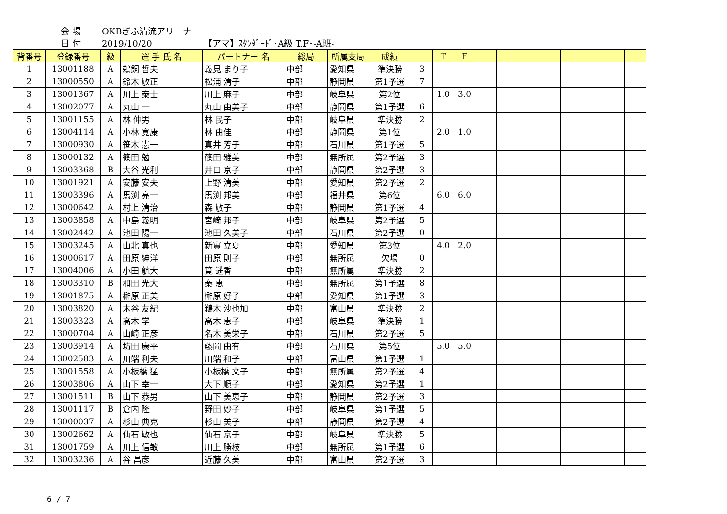会 場 OKBぎふ清流アリーナ
日 付 2019/10/20 【アマ】ｽﾀﾝﾀﾞｰﾄﾞ･A級 T.F･-A班-
| 背番号 | 登録番号 | 級 | 選 手 氏 名 | パートナー 名 | 総局 | 所属支局 | 成績 | | T | F | | | | | | | | |
| --- | --- | --- | --- | --- | --- | --- | --- | --- | --- | --- | --- | --- | --- | --- | --- | --- | --- | --- |
| 1 | 13001188 | A | 鵜飼 哲夫 | 義見 まり子 | 中部 | 愛知県 | 準決勝 | 3 | | | | | | | | | | |
| 2 | 13000550 | A | 鈴木 敏正 | 松浦 清子 | 中部 | 静岡県 | 第1予選 | 7 | | | | | | | | | | |
| 3 | 13001367 | A | 川上 泰士 | 川上 麻子 | 中部 | 岐阜県 | 第2位 | | 1.0 | 3.0 | | | | | | | | |
| 4 | 13002077 | A | 丸山 一 | 丸山 由美子 | 中部 | 静岡県 | 第1予選 | 6 | | | | | | | | | | |
| 5 | 13001155 | A | 林 伸男 | 林 民子 | 中部 | 岐阜県 | 準決勝 | 2 | | | | | | | | | | |
| 6 | 13004114 | A | 小林 寛康 | 林 由佳 | 中部 | 静岡県 | 第1位 | | 2.0 | 1.0 | | | | | | | | |
| 7 | 13000930 | A | 笹木 憲一 | 真井 芳子 | 中部 | 石川県 | 第1予選 | 5 | | | | | | | | | | |
| 8 | 13000132 | A | 篠田 勉 | 篠田 雅美 | 中部 | 無所属 | 第2予選 | 3 | | | | | | | | | | |
| 9 | 13003368 | B | 大谷 光利 | 井口 京子 | 中部 | 静岡県 | 第2予選 | 3 | | | | | | | | | | |
| 10 | 13001921 | A | 安藤 安夫 | 上野 清美 | 中部 | 愛知県 | 第2予選 | 2 | | | | | | | | | | |
| 11 | 13003396 | A | 馬渕 亮一 | 馬渕 邦美 | 中部 | 福井県 | 第6位 | | 6.0 | 6.0 | | | | | | | | |
| 12 | 13000642 | A | 村上 清治 | 森 敏子 | 中部 | 静岡県 | 第1予選 | 4 | | | | | | | | | | |
| 13 | 13003858 | A | 中島 義明 | 宮崎 邦子 | 中部 | 岐阜県 | 第2予選 | 5 | | | | | | | | | | |
| 14 | 13002442 | A | 池田 陽一 | 池田 久美子 | 中部 | 石川県 | 第2予選 | 0 | | | | | | | | | | |
| 15 | 13003245 | A | 山北 真也 | 新實 立夏 | 中部 | 愛知県 | 第3位 | | 4.0 | 2.0 | | | | | | | | |
| 16 | 13000617 | A | 田原 紳洋 | 田原 則子 | 中部 | 無所属 | 欠場 | 0 | | | | | | | | | | |
| 17 | 13004006 | A | 小田 航大 | 筧 遥香 | 中部 | 無所属 | 準決勝 | 2 | | | | | | | | | | |
| 18 | 13003310 | B | 和田 光大 | 秦 恵 | 中部 | 無所属 | 第1予選 | 8 | | | | | | | | | | |
| 19 | 13001875 | A | 榊原 正美 | 榊原 好子 | 中部 | 愛知県 | 第1予選 | 3 | | | | | | | | | | |
| 20 | 13003820 | A | 木谷 友紀 | 鵜木 沙也加 | 中部 | 富山県 | 準決勝 | 2 | | | | | | | | | | |
| 21 | 13003323 | A | 高木 学 | 高木 恵子 | 中部 | 岐阜県 | 準決勝 | 1 | | | | | | | | | | |
| 22 | 13000704 | A | 山崎 正彦 | 名木 美栄子 | 中部 | 石川県 | 第2予選 | 5 | | | | | | | | | | |
| 23 | 13003914 | A | 坊田 康平 | 藤岡 由有 | 中部 | 石川県 | 第5位 | | 5.0 | 5.0 | | | | | | | | |
| 24 | 13002583 | A | 川端 利夫 | 川端 和子 | 中部 | 富山県 | 第1予選 | 1 | | | | | | | | | | |
| 25 | 13001558 | A | 小板橋 猛 | 小板橋 文子 | 中部 | 無所属 | 第2予選 | 4 | | | | | | | | | | |
| 26 | 13003806 | A | 山下 幸一 | 大下 順子 | 中部 | 愛知県 | 第2予選 | 1 | | | | | | | | | | |
| 27 | 13001511 | B | 山下 恭男 | 山下 美恵子 | 中部 | 静岡県 | 第2予選 | 3 | | | | | | | | | | |
| 28 | 13001117 | B | 倉内 隆 | 野田 妙子 | 中部 | 岐阜県 | 第1予選 | 5 | | | | | | | | | | |
| 29 | 13000037 | A | 杉山 典克 | 杉山 美子 | 中部 | 静岡県 | 第2予選 | 4 | | | | | | | | | | |
| 30 | 13002662 | A | 仙石 敏也 | 仙石 京子 | 中部 | 岐阜県 | 準決勝 | 5 | | | | | | | | | | |
| 31 | 13001759 | A | 川上 信敏 | 川上 勝枝 | 中部 | 無所属 | 第1予選 | 6 | | | | | | | | | | |
| 32 | 13003236 | A | 谷 昌彦 | 近藤 久美 | 中部 | 富山県 | 第2予選 | 3 | | | | | | | | | | |
6 / 7